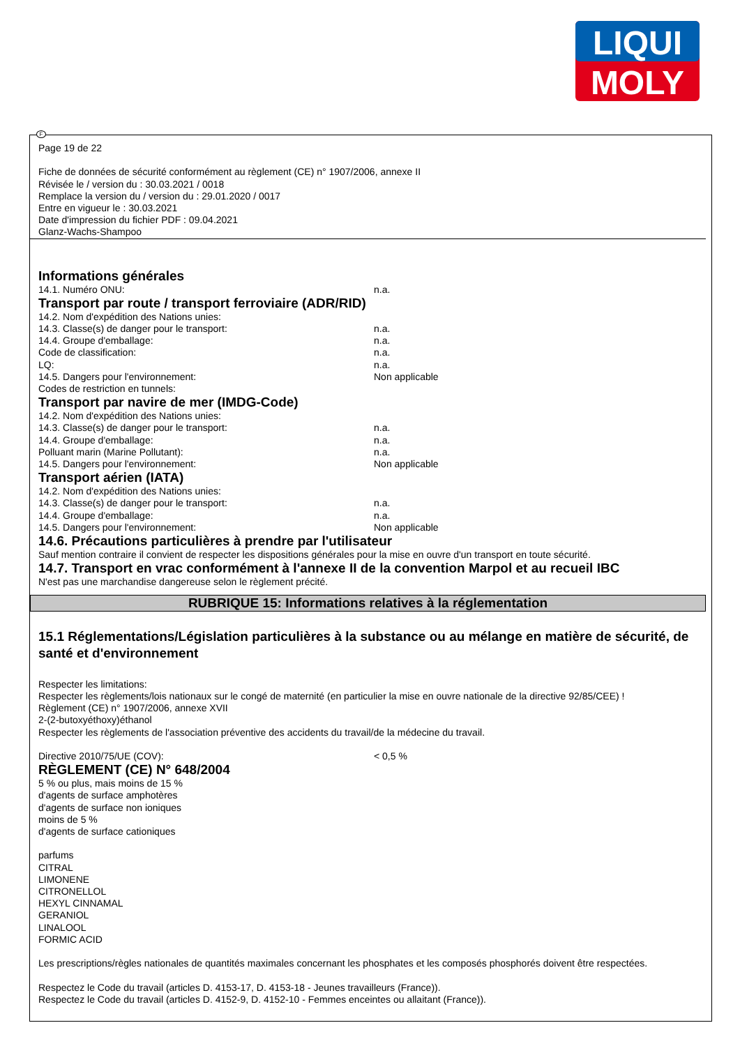LIQUI
MOLY
Page 19 de 22
Fiche de données de sécurité conformément au règlement (CE) n° 1907/2006, annexe II
Révisée le / version du : 30.03.2021 / 0018
Remplace la version du / version du : 29.01.2020 / 0017
Entre en vigueur le : 30.03.2021
Date d'impression du fichier PDF : 09.04.2021
Glanz-Wachs-Shampoo
Informations générales
14.1. Numéro ONU: n.a.
Transport par route / transport ferroviaire (ADR/RID)
14.2. Nom d'expédition des Nations unies:
14.3. Classe(s) de danger pour le transport: n.a.
14.4. Groupe d'emballage: n.a.
Code de classification: n.a.
LQ: n.a.
14.5. Dangers pour l'environnement: Non applicable
Codes de restriction en tunnels:
Transport par navire de mer (IMDG-Code)
14.2. Nom d'expédition des Nations unies:
14.3. Classe(s) de danger pour le transport: n.a.
14.4. Groupe d'emballage: n.a.
Polluant marin (Marine Pollutant): n.a.
14.5. Dangers pour l'environnement: Non applicable
Transport aérien (IATA)
14.2. Nom d'expédition des Nations unies:
14.3. Classe(s) de danger pour le transport: n.a.
14.4. Groupe d'emballage: n.a.
14.5. Dangers pour l'environnement: Non applicable
14.6. Précautions particulières à prendre par l'utilisateur
Sauf mention contraire il convient de respecter les dispositions générales pour la mise en ouvre d'un transport en toute sécurité.
14.7. Transport en vrac conformément à l'annexe II de la convention Marpol et au recueil IBC
N'est pas une marchandise dangereuse selon le règlement précité.
RUBRIQUE 15: Informations relatives à la réglementation
15.1 Réglementations/Législation particulières à la substance ou au mélange en matière de sécurité, de santé et d'environnement
Respecter les limitations:
Respecter les règlements/lois nationaux sur le congé de maternité (en particulier la mise en ouvre nationale de la directive 92/85/CEE) !
Règlement (CE) n° 1907/2006, annexe XVII
2-(2-butoxyéthoxy)éthanol
Respecter les règlements de l'association préventive des accidents du travail/de la médecine du travail.
Directive 2010/75/UE (COV): < 0,5 %
RÈGLEMENT (CE) N° 648/2004
5 % ou plus, mais moins de 15 %
d'agents de surface amphotères
d'agents de surface non ioniques
moins de 5 %
d'agents de surface cationiques
parfums
CITRAL
LIMONENE
CITRONELLOL
HEXYL CINNAMAL
GERANIOL
LINALOOL
FORMIC ACID
Les prescriptions/règles nationales de quantités maximales concernant les phosphates et les composés phosphorés doivent être respectées.
Respectez le Code du travail (articles D. 4153-17, D. 4153-18 - Jeunes travailleurs (France)).
Respectez le Code du travail (articles D. 4152-9, D. 4152-10 - Femmes enceintes ou allaitant (France)).
F